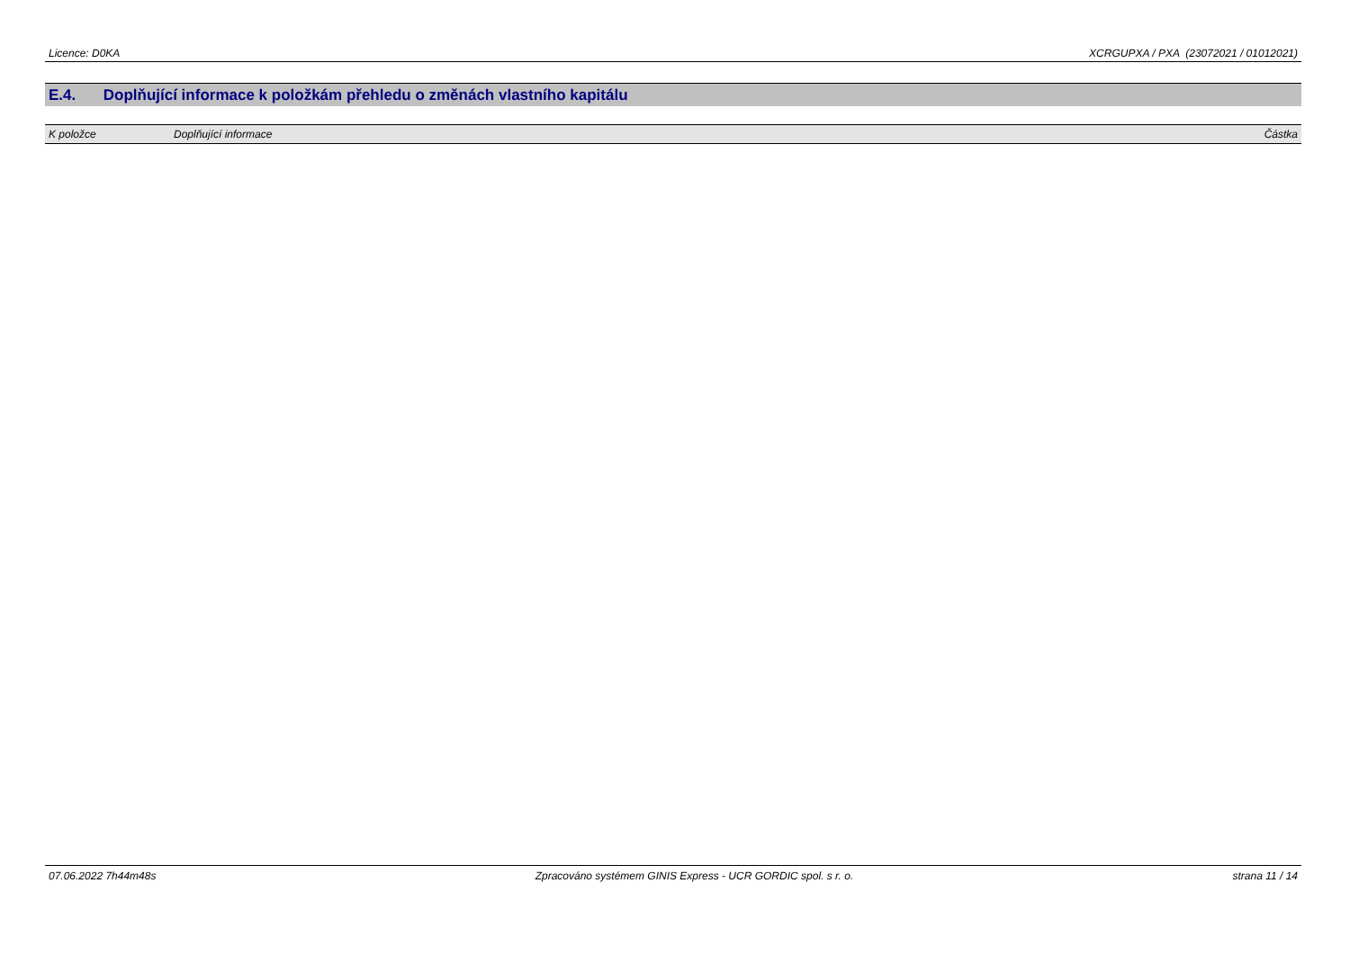Licence: D0KA XCRGUPXA / PXA (23072021 / 01012021)
E.4. Doplňující informace k položkám přehledu o změnách vlastního kapitálu
| K položce | Doplňující informace | Částka |
| --- | --- | --- |
07.06.2022 7h44m48s Zpracováno systémem GINIS Express - UCR GORDIC spol. s r. o.
strana 11 / 14